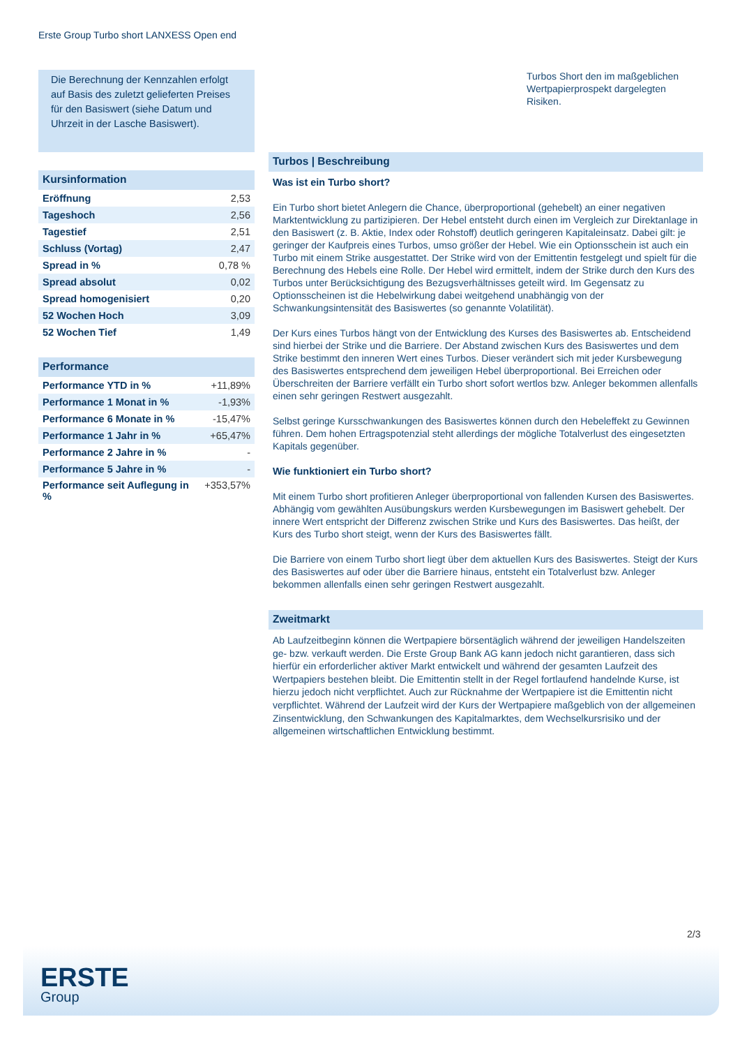Erste Group Turbo short LANXESS Open end
Die Berechnung der Kennzahlen erfolgt auf Basis des zuletzt gelieferten Preises für den Basiswert (siehe Datum und Uhrzeit in der Lasche Basiswert).
Kursinformation
| Eröffnung | 2,53 |
| Tageshoch | 2,56 |
| Tagestief | 2,51 |
| Schluss (Vortag) | 2,47 |
| Spread in % | 0,78 % |
| Spread absolut | 0,02 |
| Spread homogenisiert | 0,20 |
| 52 Wochen Hoch | 3,09 |
| 52 Wochen Tief | 1,49 |
Performance
| Performance YTD in % | +11,89% |
| Performance 1 Monat in % | -1,93% |
| Performance 6 Monate in % | -15,47% |
| Performance 1 Jahr in % | +65,47% |
| Performance 2 Jahre in % | - |
| Performance 5 Jahre in % | - |
| Performance seit Auflegung in % | +353,57% |
Turbos Short den im maßgeblichen Wertpapierprospekt dargelegten Risiken.
Turbos | Beschreibung
Was ist ein Turbo short?
Ein Turbo short bietet Anlegern die Chance, überproportional (gehebelt) an einer negativen Marktentwicklung zu partizipieren. Der Hebel entsteht durch einen im Vergleich zur Direktanlage in den Basiswert (z. B. Aktie, Index oder Rohstoff) deutlich geringeren Kapitaleinsatz. Dabei gilt: je geringer der Kaufpreis eines Turbos, umso größer der Hebel. Wie ein Optionsschein ist auch ein Turbo mit einem Strike ausgestattet. Der Strike wird von der Emittentin festgelegt und spielt für die Berechnung des Hebels eine Rolle. Der Hebel wird ermittelt, indem der Strike durch den Kurs des Turbos unter Berücksichtigung des Bezugsverhältnisses geteilt wird. Im Gegensatz zu Optionsscheinen ist die Hebelwirkung dabei weitgehend unabhängig von der Schwankungsintensität des Basiswertes (so genannte Volatilität).
Der Kurs eines Turbos hängt von der Entwicklung des Kurses des Basiswertes ab. Entscheidend sind hierbei der Strike und die Barriere. Der Abstand zwischen Kurs des Basiswertes und dem Strike bestimmt den inneren Wert eines Turbos. Dieser verändert sich mit jeder Kursbewegung des Basiswertes entsprechend dem jeweiligen Hebel überproportional. Bei Erreichen oder Überschreiten der Barriere verfällt ein Turbo short sofort wertlos bzw. Anleger bekommen allenfalls einen sehr geringen Restwert ausgezahlt.
Selbst geringe Kursschwankungen des Basiswertes können durch den Hebeleffekt zu Gewinnen führen. Dem hohen Ertragspotenzial steht allerdings der mögliche Totalverlust des eingesetzten Kapitals gegenüber.
Wie funktioniert ein Turbo short?
Mit einem Turbo short profitieren Anleger überproportional von fallenden Kursen des Basiswertes. Abhängig vom gewählten Ausübungskurs werden Kursbewegungen im Basiswert gehebelt. Der innere Wert entspricht der Differenz zwischen Strike und Kurs des Basiswertes. Das heißt, der Kurs des Turbo short steigt, wenn der Kurs des Basiswertes fällt.
Die Barriere von einem Turbo short liegt über dem aktuellen Kurs des Basiswertes. Steigt der Kurs des Basiswertes auf oder über die Barriere hinaus, entsteht ein Totalverlust bzw. Anleger bekommen allenfalls einen sehr geringen Restwert ausgezahlt.
Zweitmarkt
Ab Laufzeitbeginn können die Wertpapiere börsentäglich während der jeweiligen Handelszeiten ge- bzw. verkauft werden. Die Erste Group Bank AG kann jedoch nicht garantieren, dass sich hierfür ein erforderlicher aktiver Markt entwickelt und während der gesamten Laufzeit des Wertpapiers bestehen bleibt. Die Emittentin stellt in der Regel fortlaufend handelnde Kurse, ist hierzu jedoch nicht verpflichtet. Auch zur Rücknahme der Wertpapiere ist die Emittentin nicht verpflichtet. Während der Laufzeit wird der Kurs der Wertpapiere maßgeblich von der allgemeinen Zinsentwicklung, den Schwankungen des Kapitalmarktes, dem Wechselkursrisiko und der allgemeinen wirtschaftlichen Entwicklung bestimmt.
2/3
ERSTE
Group